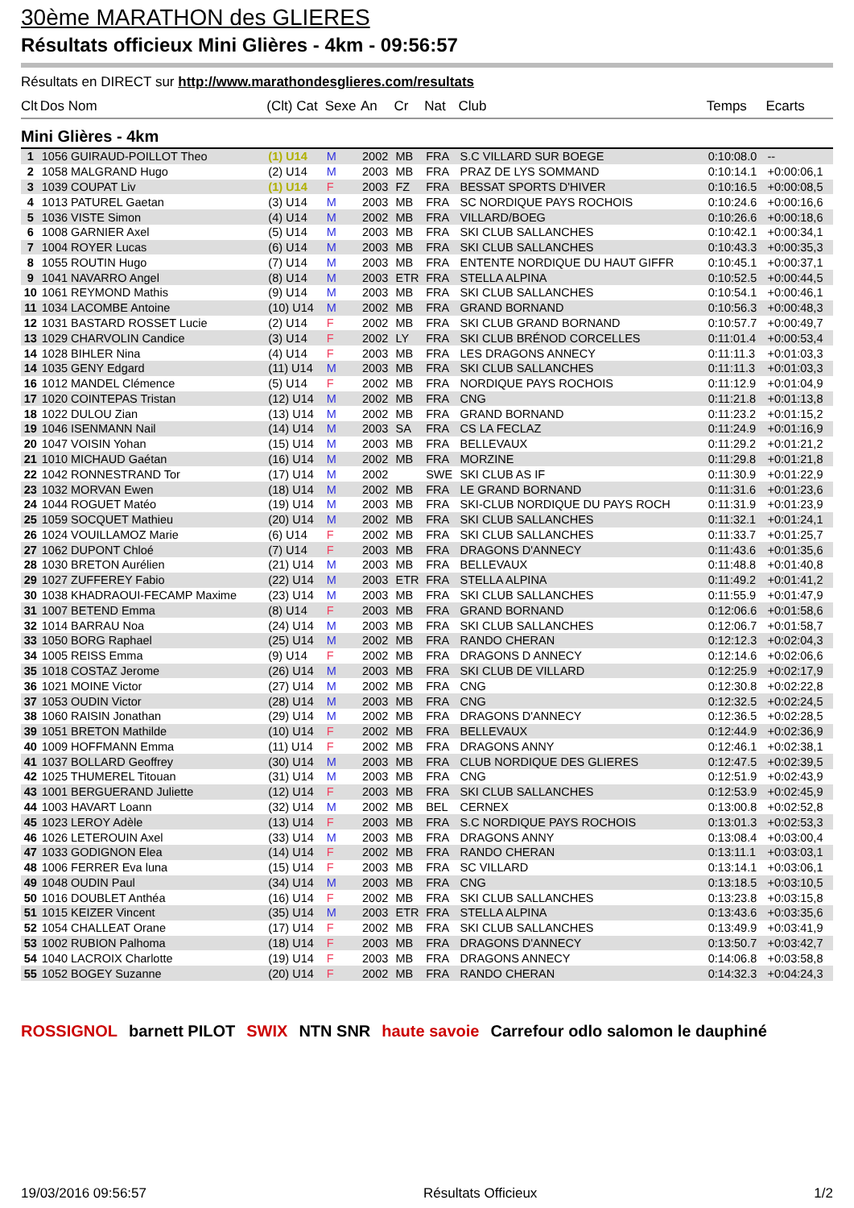30ème MARATHON des GLIERES
Résultats officieux Mini Glières - 4km - 09:56:57
Résultats en DIRECT sur http://www.marathondesglieres.com/resultats
| Clt | Dos Nom | (Clt) Cat | Sexe | An | Cr | Nat | Club | Temps | Ecarts |
| --- | --- | --- | --- | --- | --- | --- | --- | --- | --- |
| Mini Glières - 4km | | | | | | | | | |
| 1 | 1056 GUIRAUD-POILLOT Theo | (1) U14 | M | 2002 | MB | FRA | S.C VILLARD SUR BOEGE | 0:10:08.0 | -- |
| 2 | 1058 MALGRAND Hugo | (2) U14 | M | 2003 | MB | FRA | PRAZ DE LYS SOMMAND | 0:10:14.1 | +0:00:06,1 |
| 3 | 1039 COUPAT Liv | (1) U14 | F | 2003 | FZ | FRA | BESSAT SPORTS D'HIVER | 0:10:16.5 | +0:00:08,5 |
| 4 | 1013 PATUREL Gaetan | (3) U14 | M | 2003 | MB | FRA | SC NORDIQUE PAYS ROCHOIS | 0:10:24.6 | +0:00:16,6 |
| 5 | 1036 VISTE Simon | (4) U14 | M | 2002 | MB | FRA | VILLARD/BOEG | 0:10:26.6 | +0:00:18,6 |
| 6 | 1008 GARNIER Axel | (5) U14 | M | 2003 | MB | FRA | SKI CLUB SALLANCHES | 0:10:42.1 | +0:00:34,1 |
| 7 | 1004 ROYER Lucas | (6) U14 | M | 2003 | MB | FRA | SKI CLUB SALLANCHES | 0:10:43.3 | +0:00:35,3 |
| 8 | 1055 ROUTIN Hugo | (7) U14 | M | 2003 | MB | FRA | ENTENTE NORDIQUE DU HAUT GIFFR | 0:10:45.1 | +0:00:37,1 |
| 9 | 1041 NAVARRO Angel | (8) U14 | M | 2003 | ETR | FRA | STELLA ALPINA | 0:10:52.5 | +0:00:44,5 |
| 10 | 1061 REYMOND Mathis | (9) U14 | M | 2003 | MB | FRA | SKI CLUB SALLANCHES | 0:10:54.1 | +0:00:46,1 |
| 11 | 1034 LACOMBE Antoine | (10) U14 | M | 2002 | MB | FRA | GRAND BORNAND | 0:10:56.3 | +0:00:48,3 |
| 12 | 1031 BASTARD ROSSET Lucie | (2) U14 | F | 2002 | MB | FRA | SKI CLUB GRAND BORNAND | 0:10:57.7 | +0:00:49,7 |
| 13 | 1029 CHARVOLIN Candice | (3) U14 | F | 2002 | LY | FRA | SKI CLUB BRÉNOD CORCELLES | 0:11:01.4 | +0:00:53,4 |
| 14 | 1028 BIHLER Nina | (4) U14 | F | 2003 | MB | FRA | LES DRAGONS ANNECY | 0:11:11.3 | +0:01:03,3 |
| 14 | 1035 GENY Edgard | (11) U14 | M | 2003 | MB | FRA | SKI CLUB SALLANCHES | 0:11:11.3 | +0:01:03,3 |
| 16 | 1012 MANDEL Clémence | (5) U14 | F | 2002 | MB | FRA | NORDIQUE PAYS ROCHOIS | 0:11:12.9 | +0:01:04,9 |
| 17 | 1020 COINTEPAS Tristan | (12) U14 | M | 2002 | MB | FRA | CNG | 0:11:21.8 | +0:01:13,8 |
| 18 | 1022 DULOU Zian | (13) U14 | M | 2002 | MB | FRA | GRAND BORNAND | 0:11:23.2 | +0:01:15,2 |
| 19 | 1046 ISENMANN Nail | (14) U14 | M | 2003 | SA | FRA | CS LA FECLAZ | 0:11:24.9 | +0:01:16,9 |
| 20 | 1047 VOISIN Yohan | (15) U14 | M | 2003 | MB | FRA | BELLEVAUX | 0:11:29.2 | +0:01:21,2 |
| 21 | 1010 MICHAUD Gaétan | (16) U14 | M | 2002 | MB | FRA | MORZINE | 0:11:29.8 | +0:01:21,8 |
| 22 | 1042 RONNESTRAND Tor | (17) U14 | M | 2002 | | SWE | SKI CLUB AS IF | 0:11:30.9 | +0:01:22,9 |
| 23 | 1032 MORVAN Ewen | (18) U14 | M | 2002 | MB | FRA | LE GRAND BORNAND | 0:11:31.6 | +0:01:23,6 |
| 24 | 1044 ROGUET Matéo | (19) U14 | M | 2003 | MB | FRA | SKI-CLUB NORDIQUE DU PAYS ROCH | 0:11:31.9 | +0:01:23,9 |
| 25 | 1059 SOCQUET Mathieu | (20) U14 | M | 2002 | MB | FRA | SKI CLUB SALLANCHES | 0:11:32.1 | +0:01:24,1 |
| 26 | 1024 VOUILLAMOZ Marie | (6) U14 | F | 2002 | MB | FRA | SKI CLUB SALLANCHES | 0:11:33.7 | +0:01:25,7 |
| 27 | 1062 DUPONT Chloé | (7) U14 | F | 2003 | MB | FRA | DRAGONS D'ANNECY | 0:11:43.6 | +0:01:35,6 |
| 28 | 1030 BRETON Aurélien | (21) U14 | M | 2003 | MB | FRA | BELLEVAUX | 0:11:48.8 | +0:01:40,8 |
| 29 | 1027 ZUFFEREY Fabio | (22) U14 | M | 2003 | ETR | FRA | STELLA ALPINA | 0:11:49.2 | +0:01:41,2 |
| 30 | 1038 KHADRAOUI-FECAMP Maxime | (23) U14 | M | 2003 | MB | FRA | SKI CLUB SALLANCHES | 0:11:55.9 | +0:01:47,9 |
| 31 | 1007 BETEND Emma | (8) U14 | F | 2003 | MB | FRA | GRAND BORNAND | 0:12:06.6 | +0:01:58,6 |
| 32 | 1014 BARRAU Noa | (24) U14 | M | 2003 | MB | FRA | SKI CLUB SALLANCHES | 0:12:06.7 | +0:01:58,7 |
| 33 | 1050 BORG Raphael | (25) U14 | M | 2002 | MB | FRA | RANDO CHERAN | 0:12:12.3 | +0:02:04,3 |
| 34 | 1005 REISS Emma | (9) U14 | F | 2002 | MB | FRA | DRAGONS D ANNECY | 0:12:14.6 | +0:02:06,6 |
| 35 | 1018 COSTAZ Jerome | (26) U14 | M | 2003 | MB | FRA | SKI CLUB DE VILLARD | 0:12:25.9 | +0:02:17,9 |
| 36 | 1021 MOINE Victor | (27) U14 | M | 2002 | MB | FRA | CNG | 0:12:30.8 | +0:02:22,8 |
| 37 | 1053 OUDIN Victor | (28) U14 | M | 2003 | MB | FRA | CNG | 0:12:32.5 | +0:02:24,5 |
| 38 | 1060 RAISIN Jonathan | (29) U14 | M | 2002 | MB | FRA | DRAGONS D'ANNECY | 0:12:36.5 | +0:02:28,5 |
| 39 | 1051 BRETON Mathilde | (10) U14 | F | 2002 | MB | FRA | BELLEVAUX | 0:12:44.9 | +0:02:36,9 |
| 40 | 1009 HOFFMANN Emma | (11) U14 | F | 2002 | MB | FRA | DRAGONS ANNY | 0:12:46.1 | +0:02:38,1 |
| 41 | 1037 BOLLARD Geoffrey | (30) U14 | M | 2003 | MB | FRA | CLUB NORDIQUE DES GLIERES | 0:12:47.5 | +0:02:39,5 |
| 42 | 1025 THUMEREL Titouan | (31) U14 | M | 2003 | MB | FRA | CNG | 0:12:51.9 | +0:02:43,9 |
| 43 | 1001 BERGUERAND Juliette | (12) U14 | F | 2003 | MB | FRA | SKI CLUB SALLANCHES | 0:12:53.9 | +0:02:45,9 |
| 44 | 1003 HAVART Loann | (32) U14 | M | 2002 | MB | BEL | CERNEX | 0:13:00.8 | +0:02:52,8 |
| 45 | 1023 LEROY Adèle | (13) U14 | F | 2003 | MB | FRA | S.C NORDIQUE PAYS ROCHOIS | 0:13:01.3 | +0:02:53,3 |
| 46 | 1026 LETEROUIN Axel | (33) U14 | M | 2003 | MB | FRA | DRAGONS ANNY | 0:13:08.4 | +0:03:00,4 |
| 47 | 1033 GODIGNON Elea | (14) U14 | F | 2002 | MB | FRA | RANDO CHERAN | 0:13:11.1 | +0:03:03,1 |
| 48 | 1006 FERRER Eva luna | (15) U14 | F | 2003 | MB | FRA | SC VILLARD | 0:13:14.1 | +0:03:06,1 |
| 49 | 1048 OUDIN Paul | (34) U14 | M | 2003 | MB | FRA | CNG | 0:13:18.5 | +0:03:10,5 |
| 50 | 1016 DOUBLET Anthéa | (16) U14 | F | 2002 | MB | FRA | SKI CLUB SALLANCHES | 0:13:23.8 | +0:03:15,8 |
| 51 | 1015 KEIZER Vincent | (35) U14 | M | 2003 | ETR | FRA | STELLA ALPINA | 0:13:43.6 | +0:03:35,6 |
| 52 | 1054 CHALLEAT Orane | (17) U14 | F | 2002 | MB | FRA | SKI CLUB SALLANCHES | 0:13:49.9 | +0:03:41,9 |
| 53 | 1002 RUBION Palhoma | (18) U14 | F | 2003 | MB | FRA | DRAGONS D'ANNECY | 0:13:50.7 | +0:03:42,7 |
| 54 | 1040 LACROIX Charlotte | (19) U14 | F | 2003 | MB | FRA | DRAGONS ANNECY | 0:14:06.8 | +0:03:58,8 |
| 55 | 1052 BOGEY Suzanne | (20) U14 | F | 2002 | MB | FRA | RANDO CHERAN | 0:14:32.3 | +0:04:24,3 |
ROSSIGNOL barnett PILOT SWIX NTN SNR haute savoie Carrefour odlo salomon le dauphiné
19/03/2016 09:56:57 Résultats Officieux 1/2